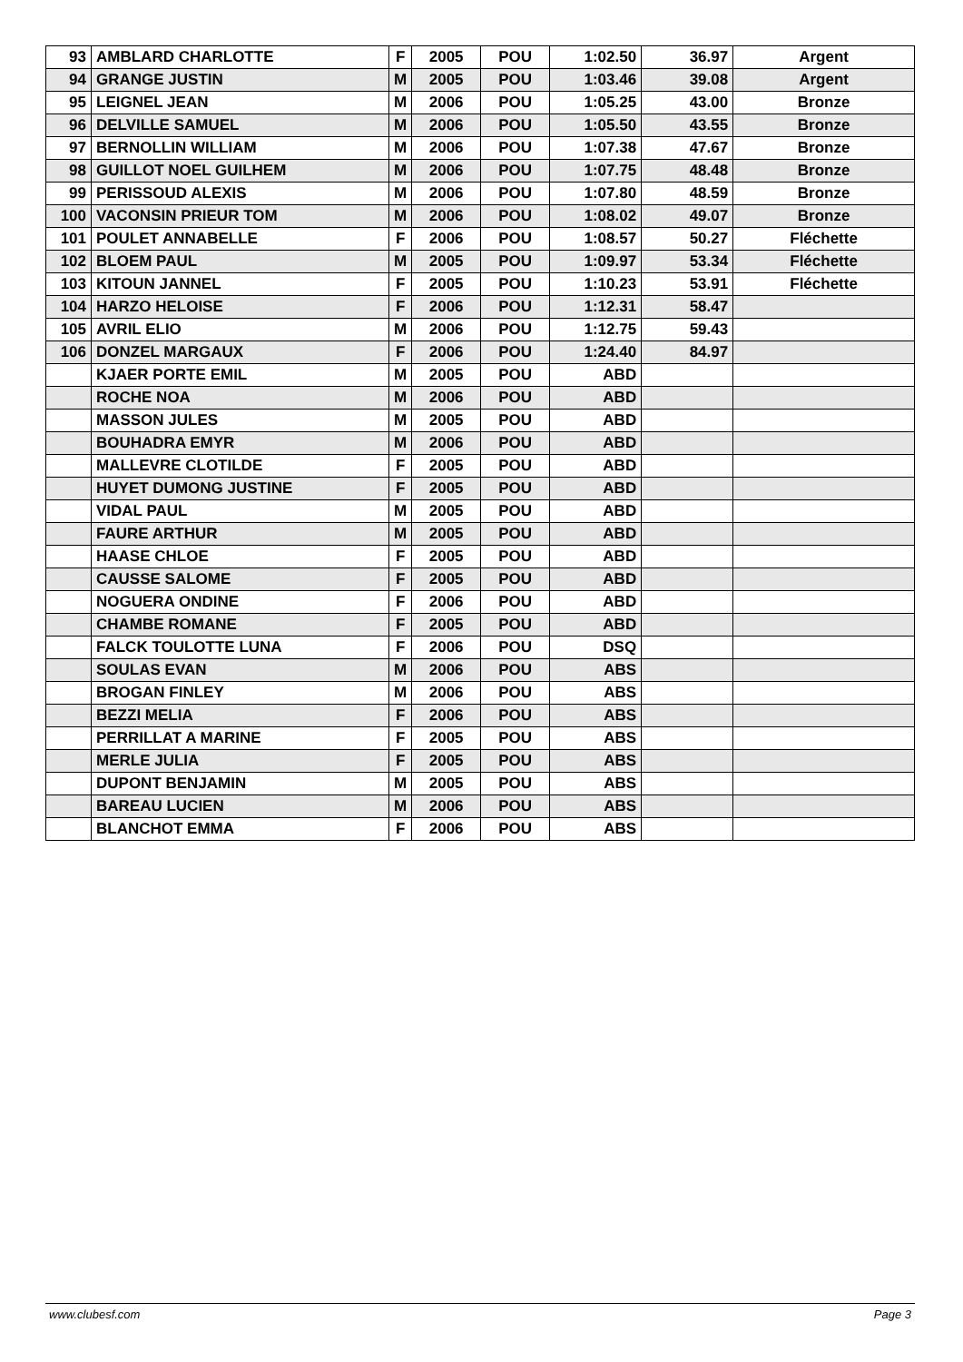| 93 | AMBLARD CHARLOTTE | F | 2005 | POU | 1:02.50 | 36.97 | Argent |
| 94 | GRANGE JUSTIN | M | 2005 | POU | 1:03.46 | 39.08 | Argent |
| 95 | LEIGNEL JEAN | M | 2006 | POU | 1:05.25 | 43.00 | Bronze |
| 96 | DELVILLE SAMUEL | M | 2006 | POU | 1:05.50 | 43.55 | Bronze |
| 97 | BERNOLLIN WILLIAM | M | 2006 | POU | 1:07.38 | 47.67 | Bronze |
| 98 | GUILLOT NOEL GUILHEM | M | 2006 | POU | 1:07.75 | 48.48 | Bronze |
| 99 | PERISSOUD ALEXIS | M | 2006 | POU | 1:07.80 | 48.59 | Bronze |
| 100 | VACONSIN PRIEUR TOM | M | 2006 | POU | 1:08.02 | 49.07 | Bronze |
| 101 | POULET ANNABELLE | F | 2006 | POU | 1:08.57 | 50.27 | Fléchette |
| 102 | BLOEM PAUL | M | 2005 | POU | 1:09.97 | 53.34 | Fléchette |
| 103 | KITOUN JANNEL | F | 2005 | POU | 1:10.23 | 53.91 | Fléchette |
| 104 | HARZO HELOISE | F | 2006 | POU | 1:12.31 | 58.47 | |
| 105 | AVRIL ELIO | M | 2006 | POU | 1:12.75 | 59.43 | |
| 106 | DONZEL MARGAUX | F | 2006 | POU | 1:24.40 | 84.97 | |
| | KJAER PORTE EMIL | M | 2005 | POU | ABD | | |
| | ROCHE NOA | M | 2006 | POU | ABD | | |
| | MASSON JULES | M | 2005 | POU | ABD | | |
| | BOUHADRA EMYR | M | 2006 | POU | ABD | | |
| | MALLEVRE CLOTILDE | F | 2005 | POU | ABD | | |
| | HUYET DUMONG JUSTINE | F | 2005 | POU | ABD | | |
| | VIDAL PAUL | M | 2005 | POU | ABD | | |
| | FAURE ARTHUR | M | 2005 | POU | ABD | | |
| | HAASE CHLOE | F | 2005 | POU | ABD | | |
| | CAUSSE SALOME | F | 2005 | POU | ABD | | |
| | NOGUERA ONDINE | F | 2006 | POU | ABD | | |
| | CHAMBE ROMANE | F | 2005 | POU | ABD | | |
| | FALCK TOULOTTE LUNA | F | 2006 | POU | DSQ | | |
| | SOULAS EVAN | M | 2006 | POU | ABS | | |
| | BROGAN FINLEY | M | 2006 | POU | ABS | | |
| | BEZZI MELIA | F | 2006 | POU | ABS | | |
| | PERRILLAT A MARINE | F | 2005 | POU | ABS | | |
| | MERLE JULIA | F | 2005 | POU | ABS | | |
| | DUPONT BENJAMIN | M | 2005 | POU | ABS | | |
| | BAREAU LUCIEN | M | 2006 | POU | ABS | | |
| | BLANCHOT EMMA | F | 2006 | POU | ABS | | |
www.clubesf.com Page 3